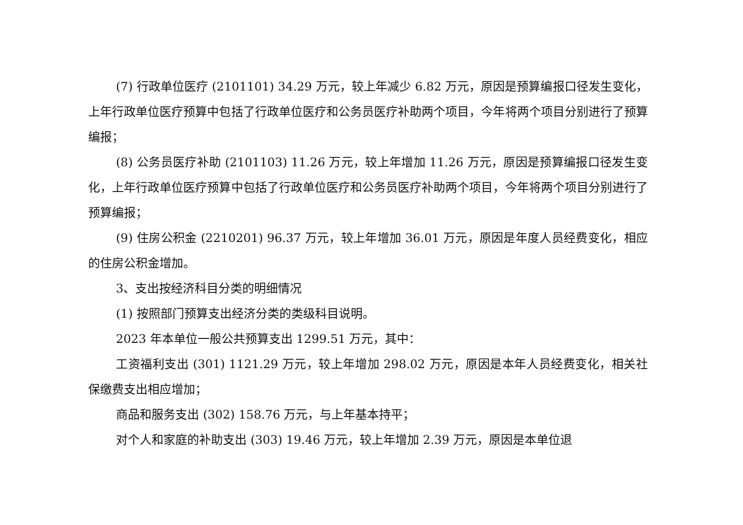(7) 行政单位医疗 (2101101) 34.29 万元，较上年减少 6.82 万元，原因是预算编报口径发生变化，上年行政单位医疗预算中包括了行政单位医疗和公务员医疗补助两个项目，今年将两个项目分别进行了预算编报；
(8) 公务员医疗补助 (2101103) 11.26 万元，较上年增加 11.26 万元，原因是预算编报口径发生变化，上年行政单位医疗预算中包括了行政单位医疗和公务员医疗补助两个项目，今年将两个项目分别进行了预算编报；
(9) 住房公积金 (2210201) 96.37 万元，较上年增加 36.01 万元，原因是年度人员经费变化，相应的住房公积金增加。
3、支出按经济科目分类的明细情况
(1) 按照部门预算支出经济分类的类级科目说明。
2023 年本单位一般公共预算支出 1299.51 万元，其中：
工资福利支出 (301) 1121.29 万元，较上年增加 298.02 万元，原因是本年人员经费变化，相关社保缴费支出相应增加；
商品和服务支出 (302) 158.76 万元，与上年基本持平；
对个人和家庭的补助支出 (303) 19.46 万元，较上年增加 2.39 万元，原因是本单位退